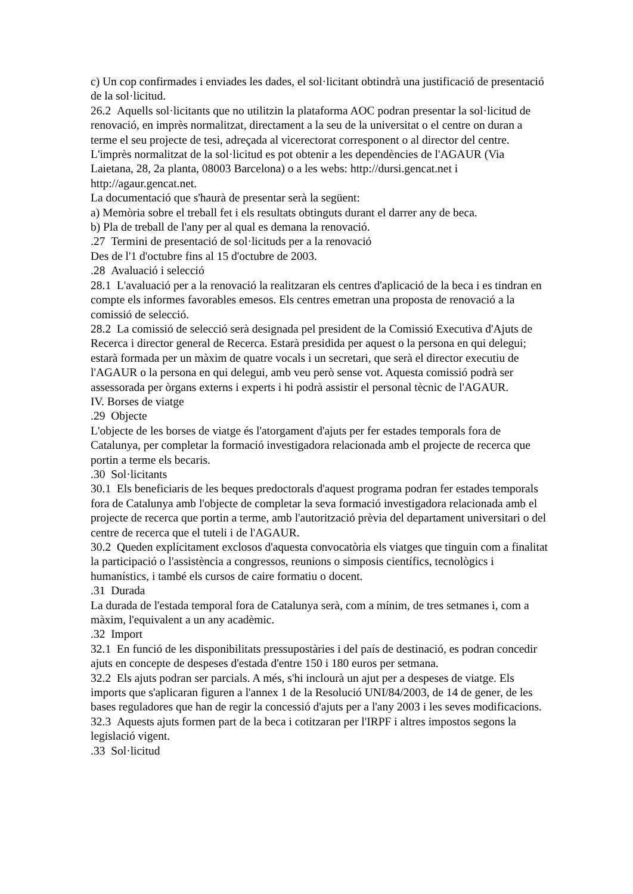c) Un cop confirmades i enviades les dades, el sol·licitant obtindrà una justificació de presentació de la sol·licitud.
26.2 Aquells sol·licitants que no utilitzin la plataforma AOC podran presentar la sol·licitud de renovació, en imprès normalitzat, directament a la seu de la universitat o el centre on duran a terme el seu projecte de tesi, adreçada al vicerectorat corresponent o al director del centre.
L'imprès normalitzat de la sol·licitud es pot obtenir a les dependències de l'AGAUR (Via Laietana, 28, 2a planta, 08003 Barcelona) o a les webs: http://dursi.gencat.net i http://agaur.gencat.net.
La documentació que s'haurà de presentar serà la següent:
a) Memòria sobre el treball fet i els resultats obtinguts durant el darrer any de beca.
b) Pla de treball de l'any per al qual es demana la renovació.
.27 Termini de presentació de sol·licituds per a la renovació
Des de l'1 d'octubre fins al 15 d'octubre de 2003.
.28 Avaluació i selecció
28.1 L'avaluació per a la renovació la realitzaran els centres d'aplicació de la beca i es tindran en compte els informes favorables emesos. Els centres emetran una proposta de renovació a la comissió de selecció.
28.2 La comissió de selecció serà designada pel president de la Comissió Executiva d'Ajuts de Recerca i director general de Recerca. Estarà presidida per aquest o la persona en qui delegui; estarà formada per un màxim de quatre vocals i un secretari, que serà el director executiu de l'AGAUR o la persona en qui delegui, amb veu però sense vot. Aquesta comissió podrà ser assessorada per òrgans externs i experts i hi podrà assistir el personal tècnic de l'AGAUR.
IV. Borses de viatge
.29 Objecte
L'objecte de les borses de viatge és l'atorgament d'ajuts per fer estades temporals fora de Catalunya, per completar la formació investigadora relacionada amb el projecte de recerca que portin a terme els becaris.
.30 Sol·licitants
30.1 Els beneficiaris de les beques predoctorals d'aquest programa podran fer estades temporals fora de Catalunya amb l'objecte de completar la seva formació investigadora relacionada amb el projecte de recerca que portin a terme, amb l'autorització prèvia del departament universitari o del centre de recerca que el tuteli i de l'AGAUR.
30.2 Queden explícitament exclosos d'aquesta convocatòria els viatges que tinguin com a finalitat la participació o l'assistència a congressos, reunions o simposis científics, tecnològics i humanístics, i també els cursos de caire formatiu o docent.
.31 Durada
La durada de l'estada temporal fora de Catalunya serà, com a mínim, de tres setmanes i, com a màxim, l'equivalent a un any acadèmic.
.32 Import
32.1 En funció de les disponibilitats pressupostàries i del país de destinació, es podran concedir ajuts en concepte de despeses d'estada d'entre 150 i 180 euros per setmana.
32.2 Els ajuts podran ser parcials. A més, s'hi inclourà un ajut per a despeses de viatge. Els imports que s'aplicaran figuren a l'annex 1 de la Resolució UNI/84/2003, de 14 de gener, de les bases reguladores que han de regir la concessió d'ajuts per a l'any 2003 i les seves modificacions.
32.3 Aquests ajuts formen part de la beca i cotitzaran per l'IRPF i altres impostos segons la legislació vigent.
.33 Sol·licitud